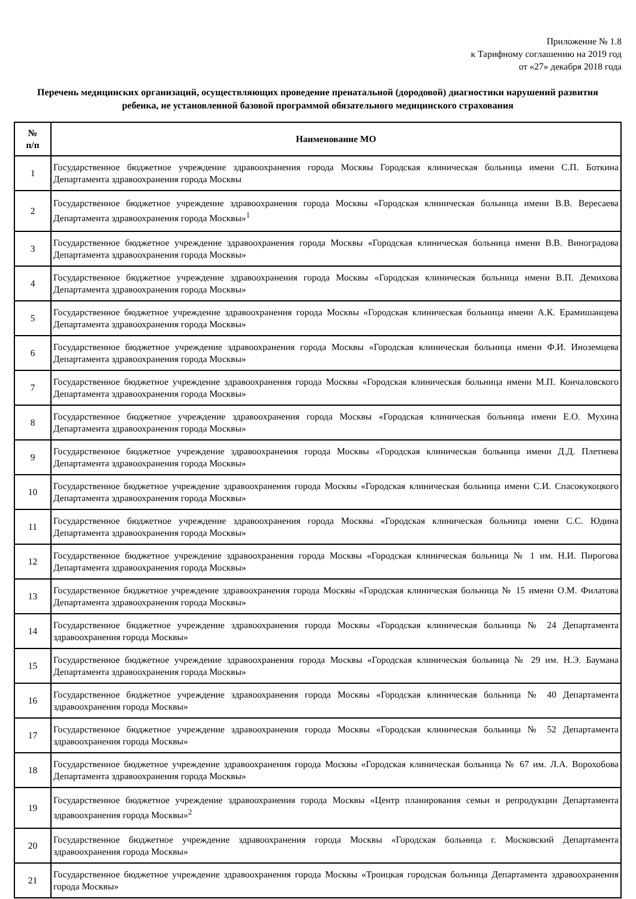Приложение № 1.8
к Тарифному соглашению на 2019 год
от «27» декабря 2018 года
Перечень медицинских организаций, осуществляющих проведение пренатальной (дородовой) диагностики нарушений развития ребенка, не установленной базовой программой обязательного медицинского страхования
| № п/п | Наименование МО |
| --- | --- |
| 1 | Государственное бюджетное учреждение здравоохранения города Москвы Городская клиническая больница имени С.П. Боткина Департамента здравоохранения города Москвы |
| 2 | Государственное бюджетное учреждение здравоохранения города Москвы «Городская клиническая больница имени В.В. Вересаева Департамента здравоохранения города Москвы»<sup>1</sup> |
| 3 | Государственное бюджетное учреждение здравоохранения города Москвы «Городская клиническая больница имени В.В. Виноградова Департамента здравоохранения города Москвы» |
| 4 | Государственное бюджетное учреждение здравоохранения города Москвы «Городская клиническая больница имени В.П. Демихова Департамента здравоохранения города Москвы» |
| 5 | Государственное бюджетное учреждение здравоохранения города Москвы «Городская клиническая больница имени А.К. Ерамишанцева Департамента здравоохранения города Москвы» |
| 6 | Государственное бюджетное учреждение здравоохранения города Москвы «Городская клиническая больница имени Ф.И. Иноземцева Департамента здравоохранения города Москвы» |
| 7 | Государственное бюджетное учреждение здравоохранения города Москвы «Городская клиническая больница имени М.П. Кончаловского Департамента здравоохранения города Москвы» |
| 8 | Государственное бюджетное учреждение здравоохранения города Москвы «Городская клиническая больница имени Е.О. Мухина Департамента здравоохранения города Москвы» |
| 9 | Государственное бюджетное учреждение здравоохранения города Москвы «Городская клиническая больница имени Д.Д. Плетнева Департамента здравоохранения города Москвы» |
| 10 | Государственное бюджетное учреждение здравоохранения города Москвы «Городская клиническая больница имени С.И. Спасокукоцкого Департамента здравоохранения города Москвы» |
| 11 | Государственное бюджетное учреждение здравоохранения города Москвы «Городская клиническая больница имени С.С. Юдина Департамента здравоохранения города Москвы» |
| 12 | Государственное бюджетное учреждение здравоохранения города Москвы «Городская клиническая больница № 1 им. Н.И. Пирогова Департамента здравоохранения города Москвы» |
| 13 | Государственное бюджетное учреждение здравоохранения города Москвы «Городская клиническая больница № 15 имени О.М. Филатова Департамента здравоохранения города Москвы» |
| 14 | Государственное бюджетное учреждение здравоохранения города Москвы «Городская клиническая больница № 24 Департамента здравоохранения города Москвы» |
| 15 | Государственное бюджетное учреждение здравоохранения города Москвы «Городская клиническая больница № 29 им. Н.Э. Баумана Департамента здравоохранения города Москвы» |
| 16 | Государственное бюджетное учреждение здравоохранения города Москвы «Городская клиническая больница № 40 Департамента здравоохранения города Москвы» |
| 17 | Государственное бюджетное учреждение здравоохранения города Москвы «Городская клиническая больница № 52 Департамента здравоохранения города Москвы» |
| 18 | Государственное бюджетное учреждение здравоохранения города Москвы «Городская клиническая больница № 67 им. Л.А. Ворохобова Департамента здравоохранения города Москвы» |
| 19 | Государственное бюджетное учреждение здравоохранения города Москвы «Центр планирования семьи и репродукции Департамента здравоохранения города Москвы»<sup>2</sup> |
| 20 | Государственное бюджетное учреждение здравоохранения города Москвы «Городская больница г. Московский Департамента здравоохранения города Москвы» |
| 21 | Государственное бюджетное учреждение здравоохранения города Москвы «Троицкая городская больница Департамента здравоохранения города Москвы» |